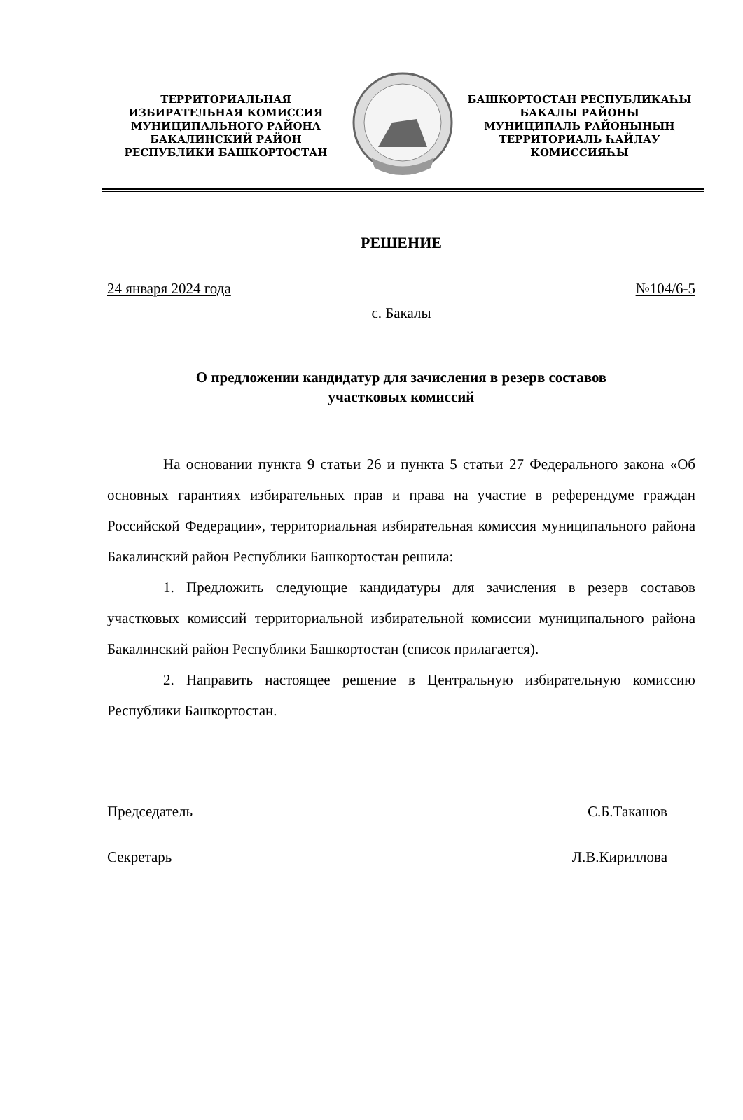ТЕРРИТОРИАЛЬНАЯ
ИЗБИРАТЕЛЬНАЯ КОМИССИЯ
МУНИЦИПАЛЬНОГО РАЙОНА
БАКАЛИНСКИЙ РАЙОН
РЕСПУБЛИКИ БАШКОРТОСТАН
БАШКОРТОСТАН РЕСПУБЛИКАҺЫ
БАКАЛЫ РАЙОНЫ
МУНИЦИПАЛЬ РАЙОНЫНЫҢ
ТЕРРИТОРИАЛЬ ҺАЙЛАУ
КОМИССИЯҺЫ
РЕШЕНИЕ
24 января 2024 года №104/6-5
с. Бакалы
О предложении кандидатур для зачисления в резерв составов
участковых комиссий
На основании пункта 9 статьи 26 и пункта 5 статьи 27 Федерального закона «Об основных гарантиях избирательных прав и права на участие в референдуме граждан Российской Федерации», территориальная избирательная комиссия муниципального района Бакалинский район Республики Башкортостан решила:
1. Предложить следующие кандидатуры для зачисления в резерв составов участковых комиссий территориальной избирательной комиссии муниципального района Бакалинский район Республики Башкортостан (список прилагается).
2. Направить настоящее решение в Центральную избирательную комиссию Республики Башкортостан.
Председатель С.Б.Такашов
Секретарь Л.В.Кириллова